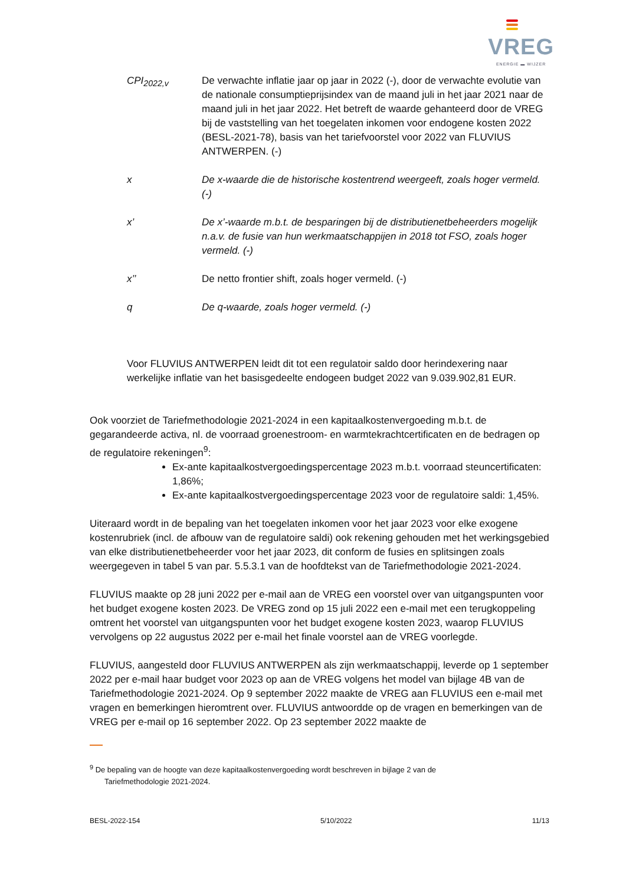VREG
ENERGIE ▬ WIJZER
CPI<sub>2022,v</sub> De verwachte inflatie jaar op jaar in 2022 (-), door de verwachte evolutie van de nationale consumptieprijsindex van de maand juli in het jaar 2021 naar de maand juli in het jaar 2022. Het betreft de waarde gehanteerd door de VREG bij de vaststelling van het toegelaten inkomen voor endogene kosten 2022 (BESL-2021-78), basis van het tariefvoorstel voor 2022 van FLUVIUS ANTWERPEN. (-)
x De x-waarde die de historische kostentrend weergeeft, zoals hoger vermeld. (-)
x’ De x’-waarde m.b.t. de besparingen bij de distributienetbeheerders mogelijk n.a.v. de fusie van hun werkmaatschappijen in 2018 tot FSO, zoals hoger vermeld. (-)
x’’ De netto frontier shift, zoals hoger vermeld. (-)
q De q-waarde, zoals hoger vermeld. (-)
Voor FLUVIUS ANTWERPEN leidt dit tot een regulatoir saldo door herindexering naar werkelijke inflatie van het basisgedeelte endogeen budget 2022 van 9.039.902,81 EUR.
Ook voorziet de Tariefmethodologie 2021-2024 in een kapitaalkostenvergoeding m.b.t. de gegarandeerde activa, nl. de voorraad groenestroom- en warmtekrachtcertificaten en de bedragen op de regulatoire rekeningen<sup>9</sup>:
Ex-ante kapitaalkostvergoedingspercentage 2023 m.b.t. voorraad steuncertificaten: 1,86%;
Ex-ante kapitaalkostvergoedingspercentage 2023 voor de regulatoire saldi: 1,45%.
Uiteraard wordt in de bepaling van het toegelaten inkomen voor het jaar 2023 voor elke exogene kostenrubriek (incl. de afbouw van de regulatoire saldi) ook rekening gehouden met het werkingsgebied van elke distributienetbeheerder voor het jaar 2023, dit conform de fusies en splitsingen zoals weergegeven in tabel 5 van par. 5.5.3.1 van de hoofdtekst van de Tariefmethodologie 2021-2024.
FLUVIUS maakte op 28 juni 2022 per e-mail aan de VREG een voorstel over van uitgangspunten voor het budget exogene kosten 2023. De VREG zond op 15 juli 2022 een e-mail met een terugkoppeling omtrent het voorstel van uitgangspunten voor het budget exogene kosten 2023, waarop FLUVIUS vervolgens op 22 augustus 2022 per e-mail het finale voorstel aan de VREG voorlegde.
FLUVIUS, aangesteld door FLUVIUS ANTWERPEN als zijn werkmaatschappij, leverde op 1 september 2022 per e-mail haar budget voor 2023 op aan de VREG volgens het model van bijlage 4B van de Tariefmethodologie 2021-2024. Op 9 september 2022 maakte de VREG aan FLUVIUS een e-mail met vragen en bemerkingen hieromtrent over. FLUVIUS antwoordde op de vragen en bemerkingen van de VREG per e-mail op 16 september 2022. Op 23 september 2022 maakte de
<sup>9</sup> De bepaling van de hoogte van deze kapitaalkostenvergoeding wordt beschreven in bijlage 2 van de
Tariefmethodologie 2021-2024.
BESL-2022-154 5/10/2022 11/13